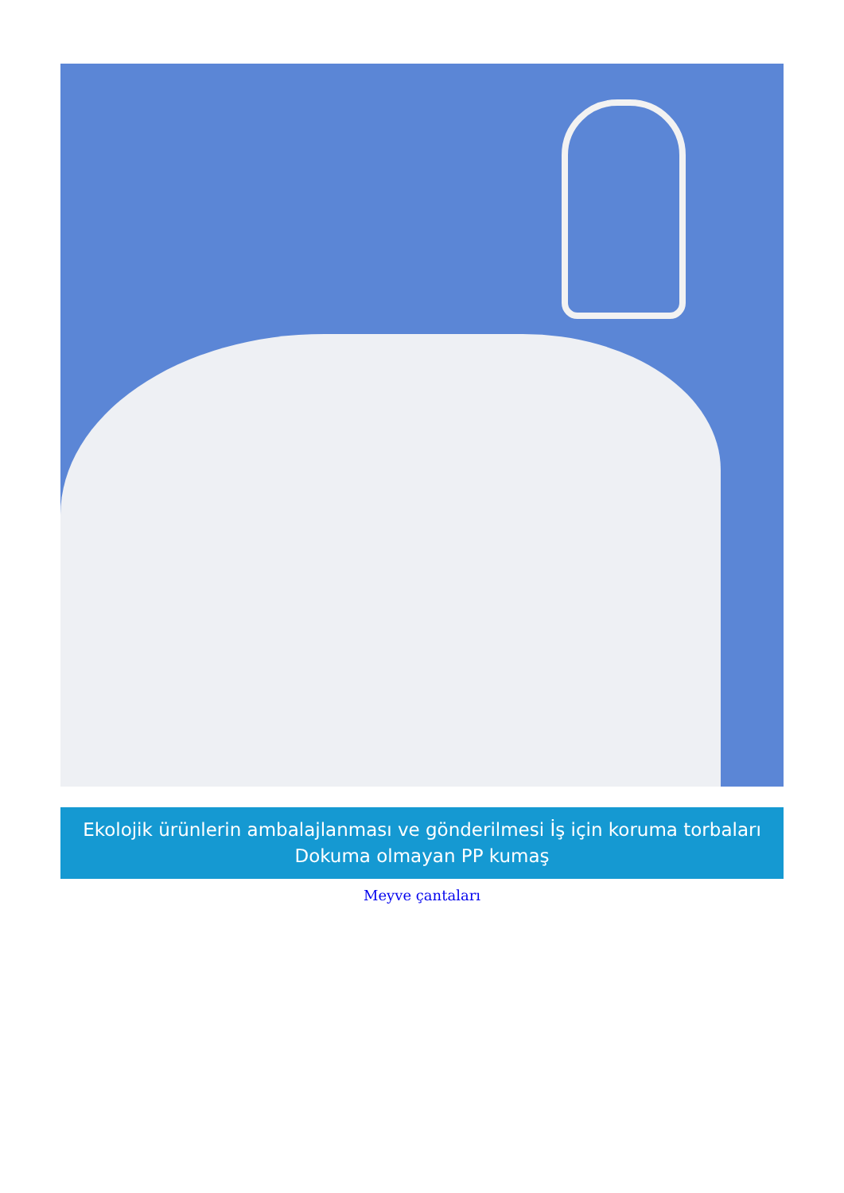Ekolojik ürünlerin ambalajlanması ve gönderilmesi İş için koruma torbaları Dokuma olmayan PP kumaş
Meyve çantaları